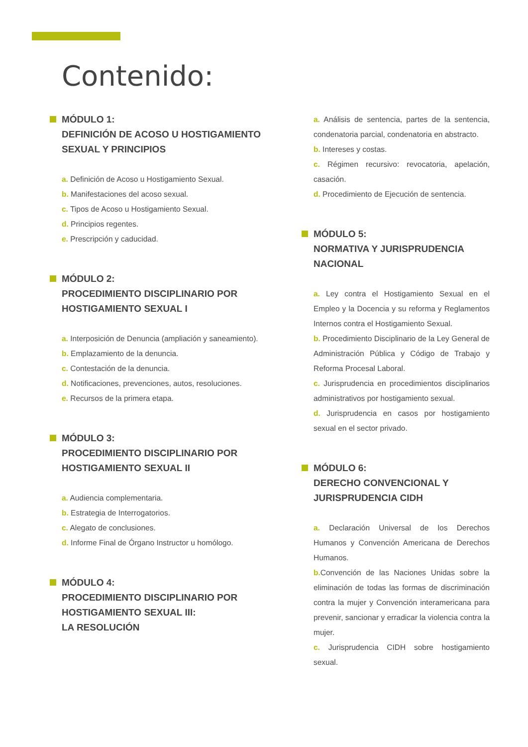Contenido:
MÓDULO 1:
DEFINICIÓN DE ACOSO U HOSTIGAMIENTO SEXUAL Y PRINCIPIOS
a. Definición de Acoso u Hostigamiento Sexual.
b. Manifestaciones del acoso sexual.
c. Tipos de Acoso u Hostigamiento Sexual.
d. Principios regentes.
e. Prescripción y caducidad.
MÓDULO 2:
PROCEDIMIENTO DISCIPLINARIO POR HOSTIGAMIENTO SEXUAL I
a. Interposición de Denuncia (ampliación y saneamiento).
b. Emplazamiento de la denuncia.
c. Contestación de la denuncia.
d. Notificaciones, prevenciones, autos, resoluciones.
e. Recursos de la primera etapa.
MÓDULO 3:
PROCEDIMIENTO DISCIPLINARIO POR HOSTIGAMIENTO SEXUAL II
a. Audiencia complementaria.
b. Estrategia de Interrogatorios.
c. Alegato de conclusiones.
d. Informe Final de Órgano Instructor u homólogo.
MÓDULO 4:
PROCEDIMIENTO DISCIPLINARIO POR HOSTIGAMIENTO SEXUAL III:
LA RESOLUCIÓN
a. Análisis de sentencia, partes de la sentencia, condenatoria parcial, condenatoria en abstracto.
b. Intereses y costas.
c. Régimen recursivo: revocatoria, apelación, casación.
d. Procedimiento de Ejecución de sentencia.
MÓDULO 5:
NORMATIVA Y JURISPRUDENCIA NACIONAL
a. Ley contra el Hostigamiento Sexual en el Empleo y la Docencia y su reforma y Reglamentos Internos contra el Hostigamiento Sexual.
b. Procedimiento Disciplinario de la Ley General de Administración Pública y Código de Trabajo y Reforma Procesal Laboral.
c. Jurisprudencia en procedimientos disciplinarios administrativos por hostigamiento sexual.
d. Jurisprudencia en casos por hostigamiento sexual en el sector privado.
MÓDULO 6:
DERECHO CONVENCIONAL Y JURISPRUDENCIA CIDH
a. Declaración Universal de los Derechos Humanos y Convención Americana de Derechos Humanos.
b. Convención de las Naciones Unidas sobre la eliminación de todas las formas de discriminación contra la mujer y Convención interamericana para prevenir, sancionar y erradicar la violencia contra la mujer.
c. Jurisprudencia CIDH sobre hostigamiento sexual.